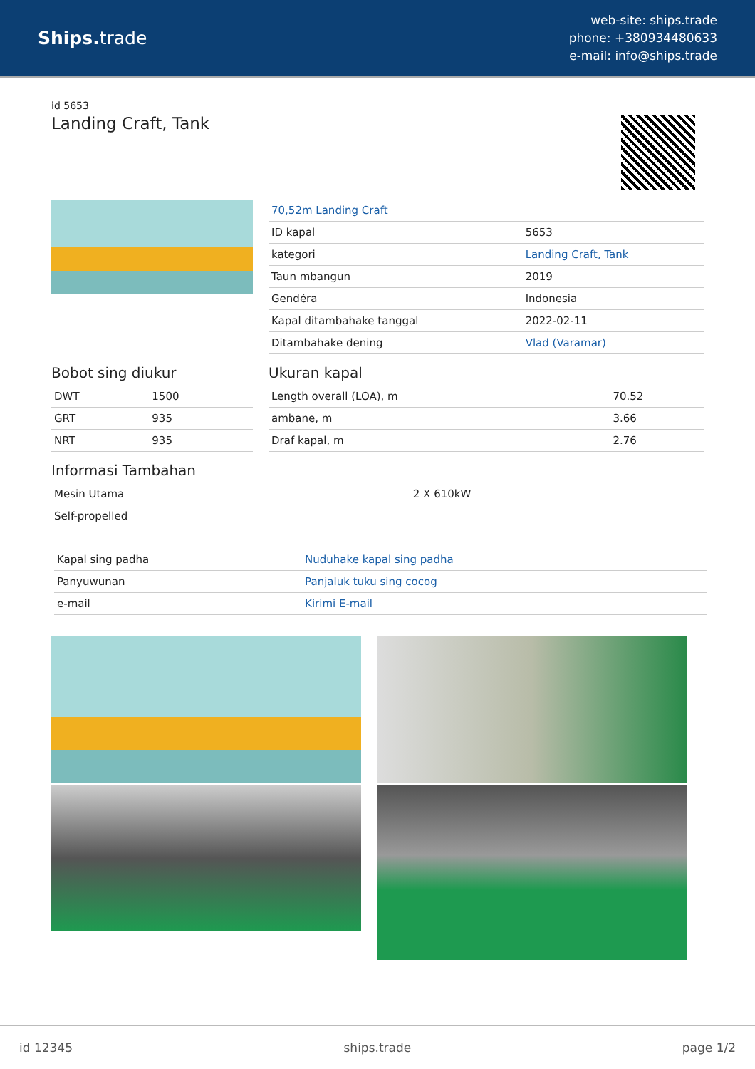Ships. trade
web-site: ships.trade
phone: +380934480633
e-mail: info@ships.trade
id 5653
Landing Craft, Tank
| 70,52m Landing Craft | |
| ID kapal | 5653 |
| kategori | Landing Craft, Tank |
| Taun mbangun | 2019 |
| Gendéra | Indonesia |
| Kapal ditambahake tanggal | 2022-02-11 |
| Ditambahake dening | Vlad (Varamar) |
Bobot sing diukur
| DWT | 1500 |
| GRT | 935 |
| NRT | 935 |
Ukuran kapal
| Length overall (LOA), m | 70.52 |
| ambane, m | 3.66 |
| Draf kapal, m | 2.76 |
Informasi Tambahan
| Mesin Utama | 2 X 610kW |
| Self-propelled | |
| Kapal sing padha | Nuduhake kapal sing padha |
| Panyuwunan | Panjaluk tuku sing cocog |
| e-mail | Kirimi E-mail |
id 12345 ships.trade page 1/2